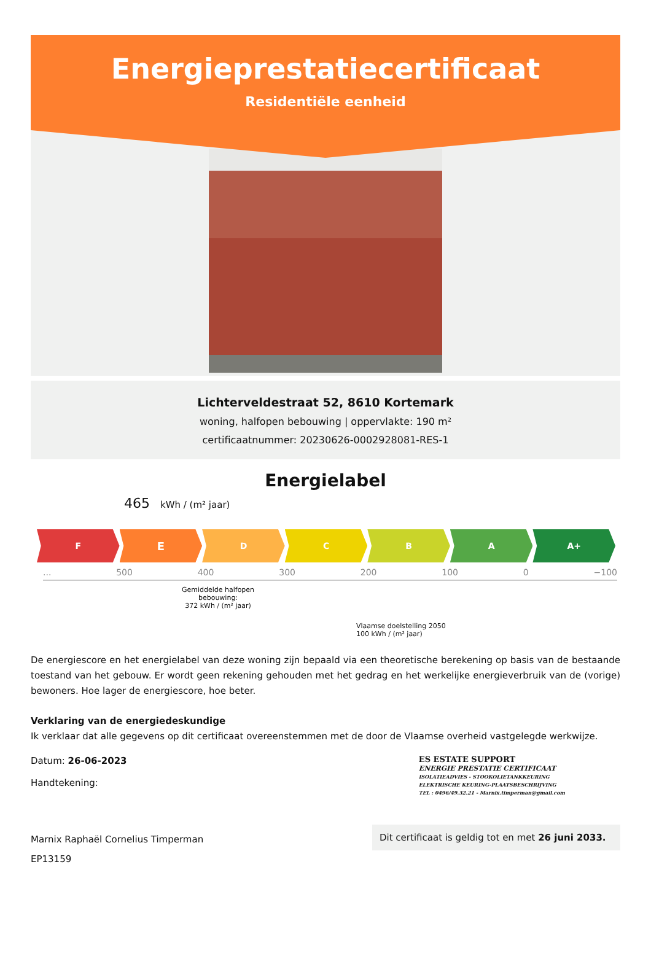Energieprestatiecertificaat
Residentiële eenheid
Lichterveldestraat 52, 8610 Kortemark
woning, halfopen bebouwing | oppervlakte: 190 m²
certificaatnummer: 20230626-0002928081-RES-1
Energielabel
465 kWh / (m² jaar)
F
E
D C B A A+
... 500 400 300 200 100 0 −100
Gemiddelde halfopen bebouwing:
372 kWh / (m² jaar)
Vlaamse doelstelling 2050
100 kWh / (m² jaar)
De energiescore en het energielabel van deze woning zijn bepaald via een theoretische berekening op basis van de bestaande toestand van het gebouw. Er wordt geen rekening gehouden met het gedrag en het werkelijke energieverbruik van de (vorige) bewoners. Hoe lager de energiescore, hoe beter.
Verklaring van de energiedeskundige
Ik verklaar dat alle gegevens op dit certificaat overeenstemmen met de door de Vlaamse overheid vastgelegde werkwijze.
Datum: 26-06-2023
Handtekening:
ES ESTATE SUPPORT
ENERGIE PRESTATIE CERTIFICAAT
ISOLATIEADVIES - STOOKOLIETANKKEURING
ELEKTRISCHE KEURING-PLAATSBESCHRIJVING
TEL : 0496/49.32.21 - Marnix.timperman@gmail.com
Marnix Raphaël Cornelius Timperman
EP13159
Dit certificaat is geldig tot en met 26 juni 2033.